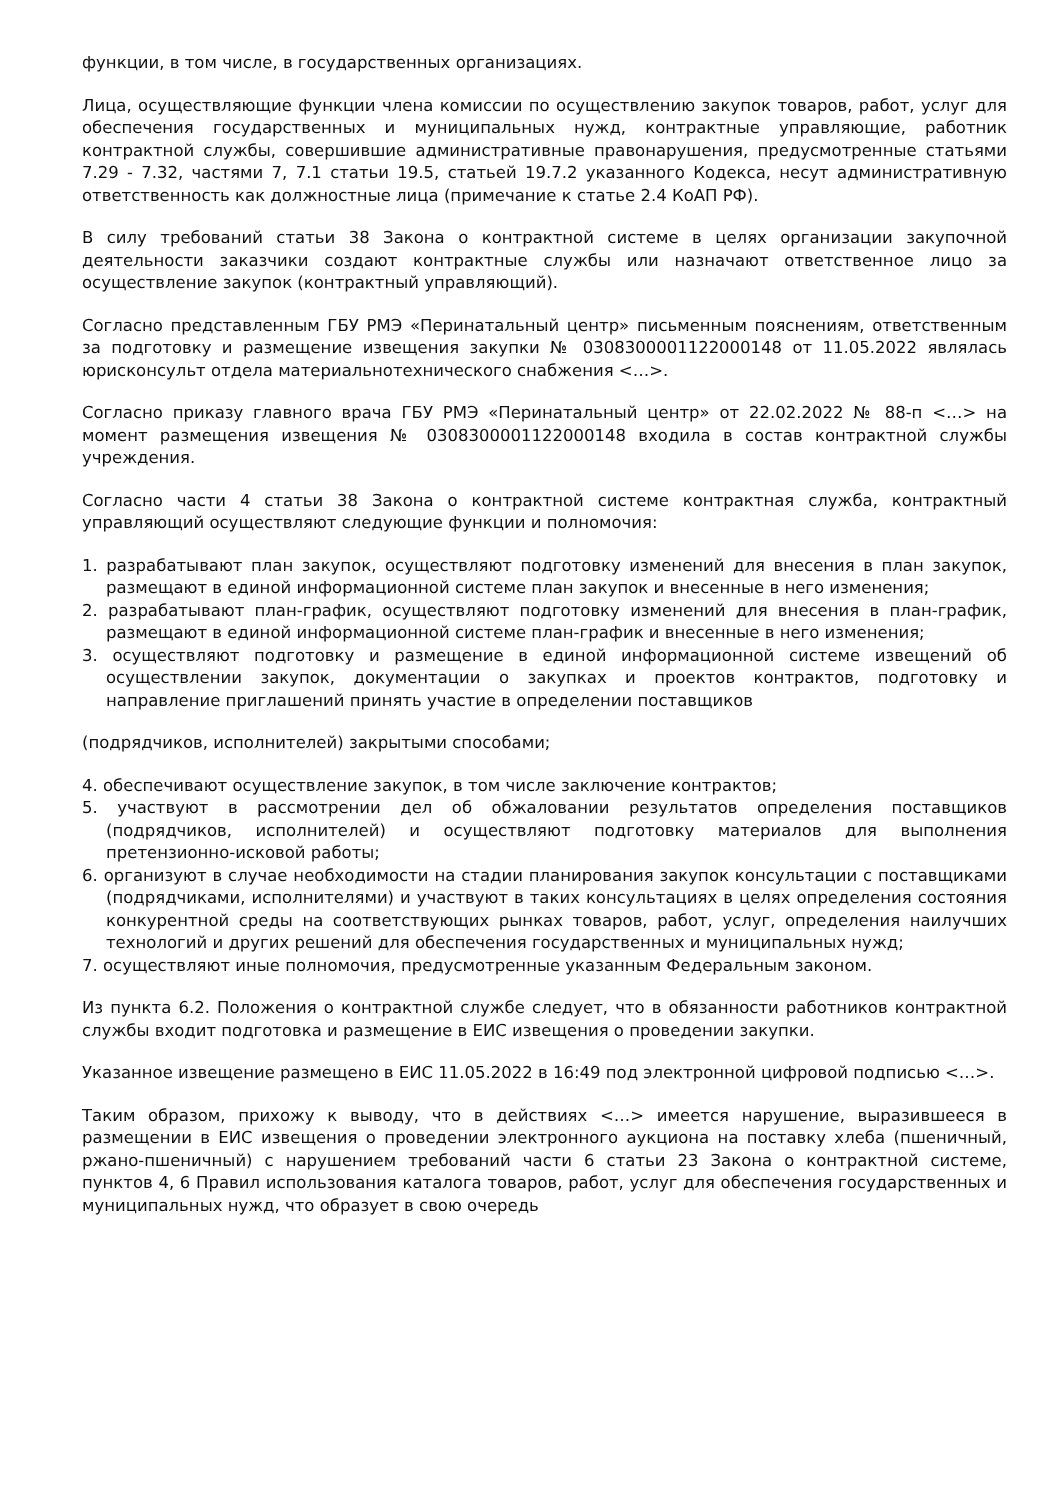функции, в том числе, в государственных организациях.
Лица, осуществляющие функции члена комиссии по осуществлению закупок товаров, работ, услуг для обеспечения государственных и муниципальных нужд, контрактные управляющие, работник контрактной службы, совершившие административные правонарушения, предусмотренные статьями 7.29 - 7.32, частями 7, 7.1 статьи 19.5, статьей 19.7.2 указанного Кодекса, несут административную ответственность как должностные лица (примечание к статье 2.4 КоАП РФ).
В силу требований статьи 38 Закона о контрактной системе в целях организации закупочной деятельности заказчики создают контрактные службы или назначают ответственное лицо за осуществление закупок (контрактный управляющий).
Согласно представленным ГБУ РМЭ «Перинатальный центр» письменным пояснениям, ответственным за подготовку и размещение извещения закупки № 0308300001122000148 от 11.05.2022 являлась юрисконсульт отдела материальнотехнического снабжения <…>.
Согласно приказу главного врача ГБУ РМЭ «Перинатальный центр» от 22.02.2022 № 88-п <…> на момент размещения извещения № 0308300001122000148 входила в состав контрактной службы учреждения.
Согласно части 4 статьи 38 Закона о контрактной системе контрактная служба, контрактный управляющий осуществляют следующие функции и полномочия:
1. разрабатывают план закупок, осуществляют подготовку изменений для внесения в план закупок, размещают в единой информационной системе план закупок и внесенные в него изменения;
2. разрабатывают план-график, осуществляют подготовку изменений для внесения в план-график, размещают в единой информационной системе план-график и внесенные в него изменения;
3. осуществляют подготовку и размещение в единой информационной системе извещений об осуществлении закупок, документации о закупках и проектов контрактов, подготовку и направление приглашений принять участие в определении поставщиков
(подрядчиков, исполнителей) закрытыми способами;
4. обеспечивают осуществление закупок, в том числе заключение контрактов;
5. участвуют в рассмотрении дел об обжаловании результатов определения поставщиков (подрядчиков, исполнителей) и осуществляют подготовку материалов для выполнения претензионно-исковой работы;
6. организуют в случае необходимости на стадии планирования закупок консультации с поставщиками (подрядчиками, исполнителями) и участвуют в таких консультациях в целях определения состояния конкурентной среды на соответствующих рынках товаров, работ, услуг, определения наилучших технологий и других решений для обеспечения государственных и муниципальных нужд;
7. осуществляют иные полномочия, предусмотренные указанным Федеральным законом.
Из пункта 6.2. Положения о контрактной службе следует, что в обязанности работников контрактной службы входит подготовка и размещение в ЕИС извещения о проведении закупки.
Указанное извещение размещено в ЕИС 11.05.2022 в 16:49 под электронной цифровой подписью <…>.
Таким образом, прихожу к выводу, что в действиях <…> имеется нарушение, выразившееся в размещении в ЕИС извещения о проведении электронного аукциона на поставку хлеба (пшеничный, ржано-пшеничный) с нарушением требований части 6 статьи 23 Закона о контрактной системе, пунктов 4, 6 Правил использования каталога товаров, работ, услуг для обеспечения государственных и муниципальных нужд, что образует в свою очередь